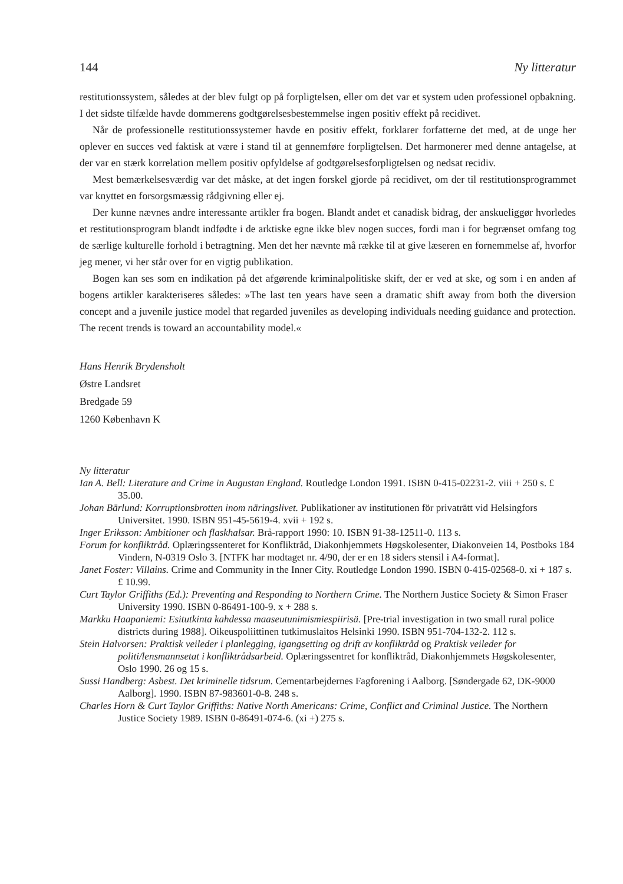144 Ny litteratur
restitutionssystem, således at der blev fulgt op på forpligtelsen, eller om det var et system uden professionel opbakning. I det sidste tilfælde havde dommerens godtgørelsesbestemmelse ingen positiv effekt på recidivet.
Når de professionelle restitutionssystemer havde en positiv effekt, forklarer forfatterne det med, at de unge her oplever en succes ved faktisk at være i stand til at gennemføre forpligtelsen. Det harmonerer med denne antagelse, at der var en stærk korrelation mellem positiv opfyldelse af godtgørelsesforpligtelsen og nedsat recidiv.
Mest bemærkelsesværdig var det måske, at det ingen forskel gjorde på recidivet, om der til restitutionsprogrammet var knyttet en forsorgsmæssig rådgivning eller ej.
Der kunne nævnes andre interessante artikler fra bogen. Blandt andet et canadisk bidrag, der anskueliggør hvorledes et restitutionsprogram blandt indfødte i de arktiske egne ikke blev nogen succes, fordi man i for begrænset omfang tog de særlige kulturelle forhold i betragtning. Men det her nævnte må række til at give læseren en fornemmelse af, hvorfor jeg mener, vi her står over for en vigtig publikation.
Bogen kan ses som en indikation på det afgørende kriminalpolitiske skift, der er ved at ske, og som i en anden af bogens artikler karakteriseres således: »The last ten years have seen a dramatic shift away from both the diversion concept and a juvenile justice model that regarded juveniles as developing individuals needing guidance and protection. The recent trends is toward an accountability model.«
Hans Henrik Brydensholt
Østre Landsret
Bredgade 59
1260 København K
Ny litteratur
Ian A. Bell: Literature and Crime in Augustan England. Routledge London 1991. ISBN 0-415-02231-2. viii + 250 s. £ 35.00.
Johan Bärlund: Korruptionsbrotten inom näringslivet. Publikationer av institutionen för privaträtt vid Helsingfors Universitet. 1990. ISBN 951-45-5619-4. xvii + 192 s.
Inger Eriksson: Ambitioner och flaskhalsar. Brå-rapport 1990: 10. ISBN 91-38-12511-0. 113 s.
Forum for konfliktråd. Oplæringssenteret for Konfliktråd, Diakonhjemmets Høgskolesenter, Diakonveien 14, Postboks 184 Vindern, N-0319 Oslo 3. [NTFK har modtaget nr. 4/90, der er en 18 siders stensil i A4-format].
Janet Foster: Villains. Crime and Community in the Inner City. Routledge London 1990. ISBN 0-415-02568-0. xi + 187 s. £ 10.99.
Curt Taylor Griffiths (Ed.): Preventing and Responding to Northern Crime. The Northern Justice Society & Simon Fraser University 1990. ISBN 0-86491-100-9. x + 288 s.
Markku Haapaniemi: Esitutkinta kahdessa maaseutunimismiespiirisä. [Pre-trial investigation in two small rural police districts during 1988]. Oikeuspoliittinen tutkimuslaitos Helsinki 1990. ISBN 951-704-132-2. 112 s.
Stein Halvorsen: Praktisk veileder i planlegging, igangsetting og drift av konfliktråd og Praktisk veileder for politi/lensmannsetat i konfliktrådsarbeid. Oplæringssentret for konfliktråd, Diakonhjemmets Høgskolesenter, Oslo 1990. 26 og 15 s.
Sussi Handberg: Asbest. Det kriminelle tidsrum. Cementarbejdernes Fagforening i Aalborg. [Søndergade 62, DK-9000 Aalborg]. 1990. ISBN 87-983601-0-8. 248 s.
Charles Horn & Curt Taylor Griffiths: Native North Americans: Crime, Conflict and Criminal Justice. The Northern Justice Society 1989. ISBN 0-86491-074-6. (xi +) 275 s.